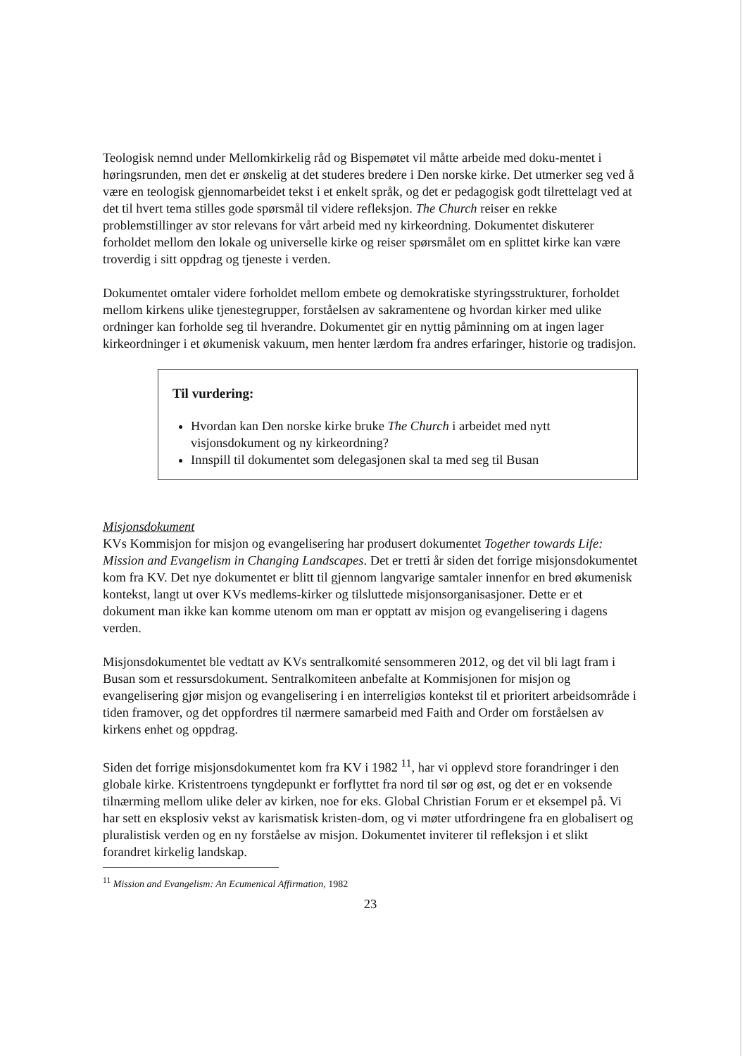Teologisk nemnd under Mellomkirkelig råd og Bispemøtet vil måtte arbeide med doku-mentet i høringsrunden, men det er ønskelig at det studeres bredere i Den norske kirke. Det utmerker seg ved å være en teologisk gjennomarbeidet tekst i et enkelt språk, og det er pedagogisk godt tilrettelagt ved at det til hvert tema stilles gode spørsmål til videre refleksjon. The Church reiser en rekke problemstillinger av stor relevans for vårt arbeid med ny kirkeordning. Dokumentet diskuterer forholdet mellom den lokale og universelle kirke og reiser spørsmålet om en splittet kirke kan være troverdig i sitt oppdrag og tjeneste i verden.
Dokumentet omtaler videre forholdet mellom embete og demokratiske styringsstrukturer, forholdet mellom kirkens ulike tjenestegrupper, forståelsen av sakramentene og hvordan kirker med ulike ordninger kan forholde seg til hverandre. Dokumentet gir en nyttig påminning om at ingen lager kirkeordninger i et økumenisk vakuum, men henter lærdom fra andres erfaringer, historie og tradisjon.
Til vurdering:
Hvordan kan Den norske kirke bruke The Church i arbeidet med nytt visjonsdokument og ny kirkeordning?
Innspill til dokumentet som delegasjonen skal ta med seg til Busan
Misjonsdokument
KVs Kommisjon for misjon og evangelisering har produsert dokumentet Together towards Life: Mission and Evangelism in Changing Landscapes. Det er tretti år siden det forrige misjonsdokumentet kom fra KV. Det nye dokumentet er blitt til gjennom langvarige samtaler innenfor en bred økumenisk kontekst, langt ut over KVs medlems-kirker og tilsluttede misjonsorganisasjoner. Dette er et dokument man ikke kan komme utenom om man er opptatt av misjon og evangelisering i dagens verden.
Misjonsdokumentet ble vedtatt av KVs sentralkomité sensommeren 2012, og det vil bli lagt fram i Busan som et ressursdokument. Sentralkomiteen anbefalte at Kommisjonen for misjon og evangelisering gjør misjon og evangelisering i en interreligiøs kontekst til et prioritert arbeidsområde i tiden framover, og det oppfordres til nærmere samarbeid med Faith and Order om forståelsen av kirkens enhet og oppdrag.
Siden det forrige misjonsdokumentet kom fra KV i 1982 <sup>11</sup>, har vi opplevd store forandringer i den globale kirke. Kristentroens tyngdepunkt er forflyttet fra nord til sør og øst, og det er en voksende tilnærming mellom ulike deler av kirken, noe for eks. Global Christian Forum er et eksempel på. Vi har sett en eksplosiv vekst av karismatisk kristen-dom, og vi møter utfordringene fra en globalisert og pluralistisk verden og en ny forståelse av misjon. Dokumentet inviterer til refleksjon i et slikt forandret kirkelig landskap.
<sup>11</sup> Mission and Evangelism: An Ecumenical Affirmation, 1982
23